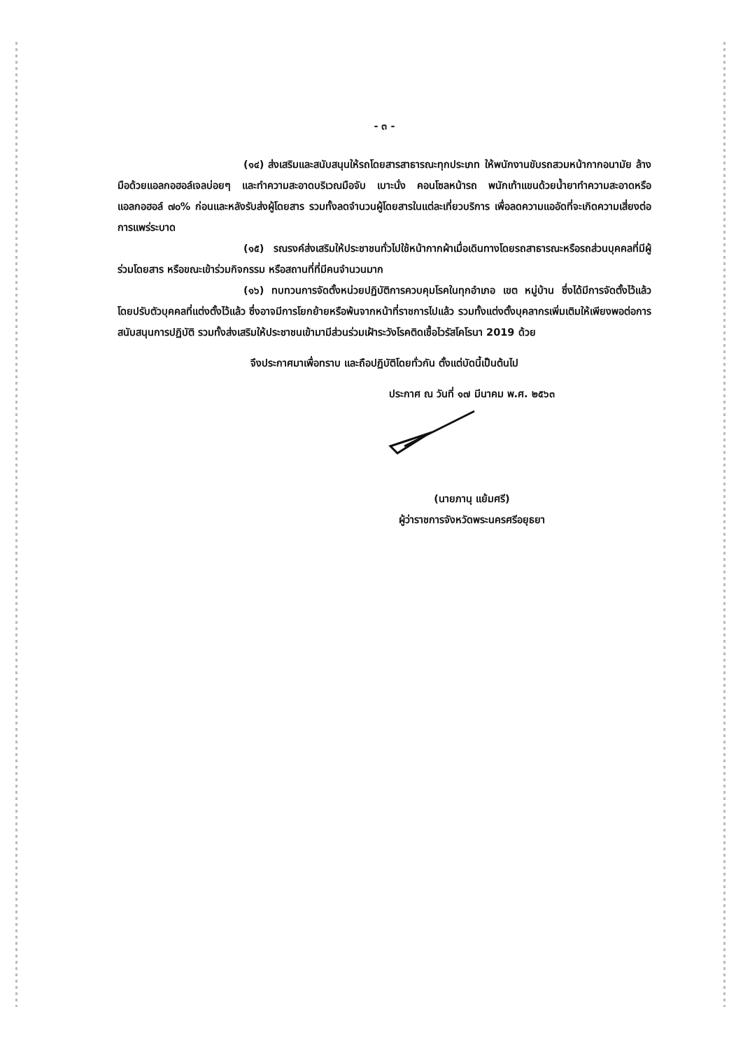- ๓ -
(๑๔) ส่งเสริมและสนับสนุนให้รถโดยสารสาธารณะทุกประเภท ให้พนักงานขับรถสวมหน้ากากอนามัย ล้างมือด้วยแอลกอฮอล์เจลบ่อยๆ และทำความสะอาดบริเวณมือจับ เบาะนั่ง คอนโซลหน้ารถ พนักเท้าแขนด้วยน้ำยาทำความสะอาดหรือแอลกอฮอล์ ๗๐% ก่อนและหลังรับส่งผู้โดยสาร รวมทั้งลดจำนวนผู้โดยสารในแต่ละเที่ยวบริการ เพื่อลดความแออัดที่จะเกิดความเสี่ยงต่อการแพร่ระบาด
(๑๕) รณรงค์ส่งเสริมให้ประชาชนทั่วไปใช้หน้ากากผ้าเมื่อเดินทางโดยรถสาธารณะหรือรถส่วนบุคคลที่มีผู้ร่วมโดยสาร หรือขณะเข้าร่วมกิจกรรม หรือสถานที่ที่มีคนจำนวนมาก
(๑๖) ทบทวนการจัดตั้งหน่วยปฏิบัติการควบคุมโรคในทุกอำเภอ เขต หมู่บ้าน ซึ่งได้มีการจัดตั้งไว้แล้ว โดยปรับตัวบุคคลที่แต่งตั้งไว้แล้ว ซึ่งอาจมีการโยกย้ายหรือพ้นจากหน้าที่ราชการไปแล้ว รวมทั้งแต่งตั้งบุคลากรเพิ่มเติมให้เพียงพอต่อการสนับสนุนการปฏิบัติ รวมทั้งส่งเสริมให้ประชาชนเข้ามามีส่วนร่วมเฝ้าระวังโรคติดเชื้อไวรัสโคโรนา 2019 ด้วย
จึงประกาศมาเพื่อทราบ และถือปฏิบัติโดยทั่วกัน ตั้งแต่บัดนี้เป็นต้นไป
ประกาศ ณ วันที่ ๑๗ มีนาคม พ.ศ. ๒๕๖๓
(นายภานุ แย้มศรี)
ผู้ว่าราชการจังหวัดพระนครศรีอยุธยา